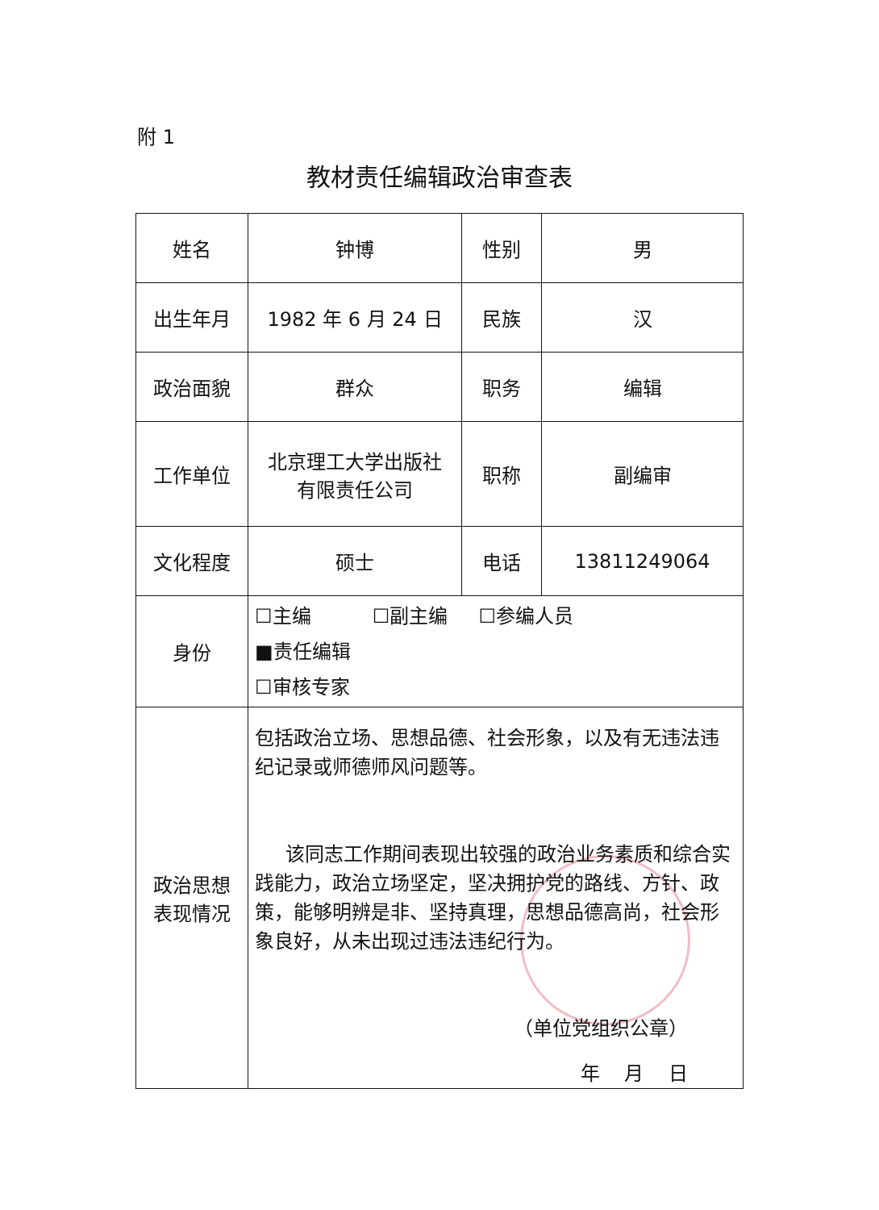附 1
教材责任编辑政治审查表
| 姓名 | 钟博 | 性别 | 男 |
| 出生年月 | 1982 年 6 月 24 日 | 民族 | 汉 |
| 政治面貌 | 群众 | 职务 | 编辑 |
| 工作单位 | 北京理工大学出版社 有限责任公司 | 职称 | 副编审 |
| 文化程度 | 硕士 | 电话 | 13811249064 |
| 身份 | ☐主编 ☐副主编 ☐参编人员 ■责任编辑 ☐审核专家 | | |
| 政治思想 表现情况 | 包括政治立场、思想品德、社会形象，以及有无违法违纪记录或师德师风问题等。 该同志工作期间表现出较强的政治业务素质和综合实践能力，政治立场坚定，坚决拥护党的路线、方针、政策，能够明辨是非、坚持真理，思想品德高尚，社会形象良好，从未出现过违法违纪行为。 （单位党组织公章） 年 月 日 | | |